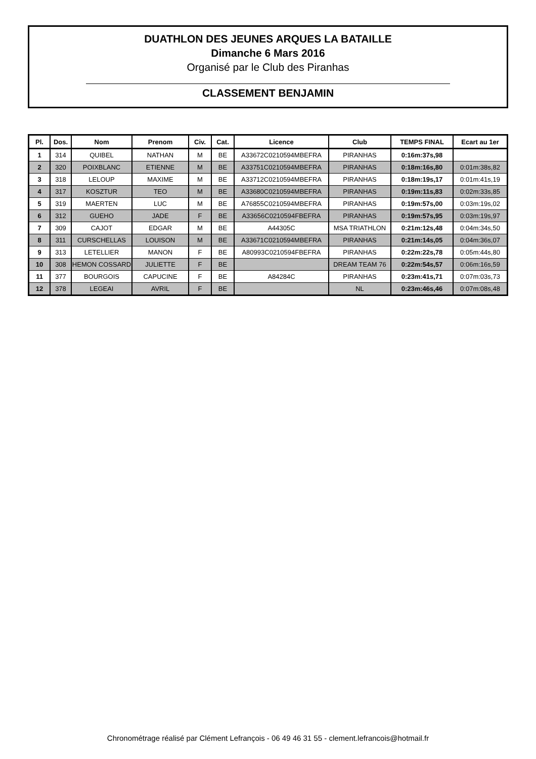DUATHLON DES JEUNES ARQUES LA BATAILLE
Dimanche 6 Mars 2016
Organisé par le Club des Piranhas
CLASSEMENT BENJAMIN
| Pl. | Dos. | Nom | Prenom | Civ. | Cat. | Licence | Club | TEMPS FINAL | Ecart au 1er |
| --- | --- | --- | --- | --- | --- | --- | --- | --- | --- |
| 1 | 314 | QUIBEL | NATHAN | M | BE | A33672C0210594MBEFRA | PIRANHAS | 0:16m:37s,98 | |
| 2 | 320 | POIXBLANC | ETIENNE | M | BE | A33751C0210594MBEFRA | PIRANHAS | 0:18m:16s,80 | 0:01m:38s,82 |
| 3 | 318 | LELOUP | MAXIME | M | BE | A33712C0210594MBEFRA | PIRANHAS | 0:18m:19s,17 | 0:01m:41s,19 |
| 4 | 317 | KOSZTUR | TEO | M | BE | A33680C0210594MBEFRA | PIRANHAS | 0:19m:11s,83 | 0:02m:33s,85 |
| 5 | 319 | MAERTEN | LUC | M | BE | A76855C0210594MBEFRA | PIRANHAS | 0:19m:57s,00 | 0:03m:19s,02 |
| 6 | 312 | GUEHO | JADE | F | BE | A33656C0210594FBEFRA | PIRANHAS | 0:19m:57s,95 | 0:03m:19s,97 |
| 7 | 309 | CAJOT | EDGAR | M | BE | A44305C | MSA TRIATHLON | 0:21m:12s,48 | 0:04m:34s,50 |
| 8 | 311 | CURSCHELLAS | LOUISON | M | BE | A33671C0210594MBEFRA | PIRANHAS | 0:21m:14s,05 | 0:04m:36s,07 |
| 9 | 313 | LETELLIER | MANON | F | BE | A80993C0210594FBEFRA | PIRANHAS | 0:22m:22s,78 | 0:05m:44s,80 |
| 10 | 308 | HEMON COSSARD | JULIETTE | F | BE | | DREAM TEAM 76 | 0:22m:54s,57 | 0:06m:16s,59 |
| 11 | 377 | BOURGOIS | CAPUCINE | F | BE | A84284C | PIRANHAS | 0:23m:41s,71 | 0:07m:03s,73 |
| 12 | 378 | LEGEAI | AVRIL | F | BE | | NL | 0:23m:46s,46 | 0:07m:08s,48 |
Chronométrage réalisé par Clément Lefrançois - 06 49 46 31 55 - clement.lefrancois@hotmail.fr